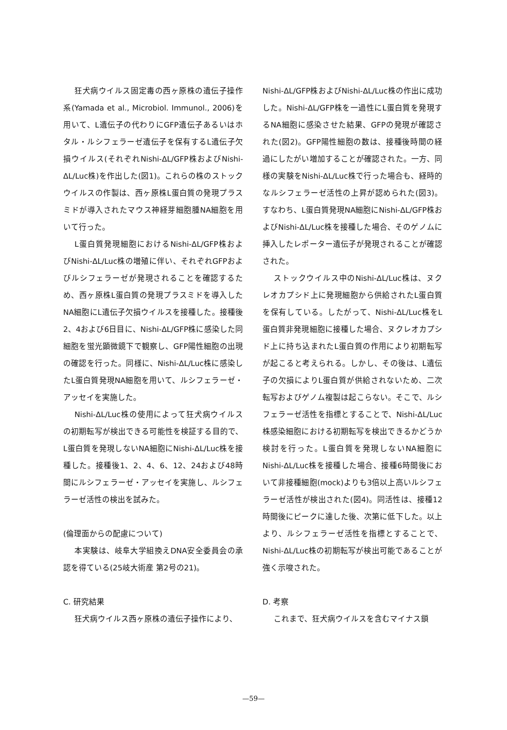狂犬病ウイルス固定毒の西ヶ原株の遺伝子操作系(Yamada et al., Microbiol. Immunol., 2006)を用いて、L遺伝子の代わりにGFP遺伝子あるいはホタル・ルシフェラーゼ遺伝子を保有するL遺伝子欠損ウイルス(それぞれNishi-ΔL/GFP株およびNishi-ΔL/Luc株)を作出した(図1)。これらの株のストックウイルスの作製は、西ヶ原株L蛋白質の発現プラスミドが導入されたマウス神経芽細胞腫NA細胞を用いて行った。
L蛋白質発現細胞におけるNishi-ΔL/GFP株およびNishi-ΔL/Luc株の増殖に伴い、それぞれGFPおよびルシフェラーゼが発現されることを確認するため、西ヶ原株L蛋白質の発現プラスミドを導入したNA細胞にL遺伝子欠損ウイルスを接種した。接種後2、4および6日目に、Nishi-ΔL/GFP株に感染した同細胞を蛍光顕微鏡下で観察し、GFP陽性細胞の出現の確認を行った。同様に、Nishi-ΔL/Luc株に感染したL蛋白質発現NA細胞を用いて、ルシフェラーゼ・アッセイを実施した。
Nishi-ΔL/Luc株の使用によって狂犬病ウイルスの初期転写が検出できる可能性を検証する目的で、L蛋白質を発現しないNA細胞にNishi-ΔL/Luc株を接種した。接種後1、2、4、6、12、24および48時間にルシフェラーゼ・アッセイを実施し、ルシフェラーゼ活性の検出を試みた。
(倫理面からの配慮について)
本実験は、岐阜大学組換えDNA安全委員会の承認を得ている(25岐大術産 第2号の21)。
C. 研究結果
狂犬病ウイルス西ヶ原株の遺伝子操作により、
Nishi-ΔL/GFP株およびNishi-ΔL/Luc株の作出に成功した。Nishi-ΔL/GFP株を一過性にL蛋白質を発現するNA細胞に感染させた結果、GFPの発現が確認された(図2)。GFP陽性細胞の数は、接種後時間の経過にしたがい増加することが確認された。一方、同様の実験をNishi-ΔL/Luc株で行った場合も、経時的なルシフェラーゼ活性の上昇が認められた(図3)。すなわち、L蛋白質発現NA細胞にNishi-ΔL/GFP株およびNishi-ΔL/Luc株を接種した場合、そのゲノムに挿入したレポーター遺伝子が発現されることが確認された。
ストックウイルス中のNishi-ΔL/Luc株は、ヌクレオカプシド上に発現細胞から供給されたL蛋白質を保有している。したがって、Nishi-ΔL/Luc株をL蛋白質非発現細胞に接種した場合、ヌクレオカプシド上に持ち込まれたL蛋白質の作用により初期転写が起こると考えられる。しかし、その後は、L遺伝子の欠損によりL蛋白質が供給されないため、二次転写およびゲノム複製は起こらない。そこで、ルシフェラーゼ活性を指標とすることで、Nishi-ΔL/Luc株感染細胞における初期転写を検出できるかどうか検討を行った。L蛋白質を発現しないNA細胞にNishi-ΔL/Luc株を接種した場合、接種6時間後において非接種細胞(mock)よりも3倍以上高いルシフェラーゼ活性が検出された(図4)。同活性は、接種12時間後にピークに達した後、次第に低下した。以上より、ルシフェラーゼ活性を指標とすることで、Nishi-ΔL/Luc株の初期転写が検出可能であることが強く示唆された。
D. 考察
これまで、狂犬病ウイルスを含むマイナス鎖
—59—